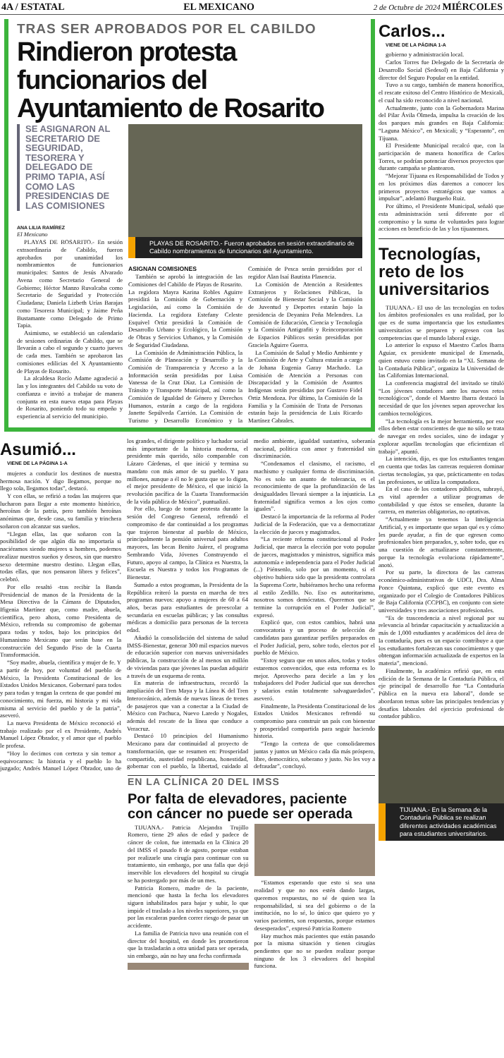4A / ESTATAL EL MEXICANO 2 de Octubre de 2024 MIÉRCOLES
TRAS SER APROBADOS POR EL CABILDO
Rindieron protesta funcionarios del Ayuntamiento de Rosarito
SE ASIGNARON AL SECRETARIO DE SEGURIDAD, TESORERA Y DELEGADO DE PRIMO TAPIA, ASÍ COMO LAS PRESIDENCIAS DE LAS COMISIONES
ANA LILIA RAMÍREZ
El Mexicano
PLAYAS DE ROSARITO.- En sesión extraordinaria de Cabildo, fueron aprobados por unanimidad los nombramientos de funcionarios municipales: Santos de Jesús Alvarado Avena como Secretario General de Gobierno; Héctor Manzo Ruvalcaba como Secretario de Seguridad y Protección Ciudadana; Daniela Lizbeth Urías Barajas como Tesorera Municipal; y Jaime Peña Bustamante como Delegado de Primo Tapia.
Asimismo, se estableció un calendario de sesiones ordinarias de Cabildo, que se llevarán a cabo el segundo y cuarto jueves de cada mes. También se aprobaron las comisiones edilicias del X Ayuntamiento de Playas de Rosarito.
La alcaldesa Rocío Adame agradeció a las y los integrantes del Cabildo su voto de confianza e invitó a trabajar de manera conjunta en esta nueva etapa para Playas de Rosarito, poniendo todo su empeño y experiencia al servicio del municipio.
PLAYAS DE ROSARITO.- Fueron aprobados en sesión extraordinario de Cabildo nombramientos de funcionarios del Ayuntamiento.
ASIGNAN COMISIONES
También se aprobó la integración de las Comisiones del Cabildo de Playas de Rosarito. La regidora Mayra Karina Robles Aguirre presidirá la Comisión de Gobernación y Legislación, así como la Comisión de Hacienda. La regidora Estefany Celeste Esquivel Ortiz presidirá la Comisión de Desarrollo Urbano y Ecológico, la Comisión de Obras y Servicios Urbanos, y la Comisión de Seguridad Ciudadana.
La Comisión de Administración Pública, la Comisión de Planeación y Desarrollo y la Comisión de Transparencia y Acceso a la Información serán presididas por Luisa Vanessa de la Cruz Díaz. La Comisión de Tránsito y Transporte Municipal, así como la Comisión de Igualdad de Género y Derechos Humanos, estarán a cargo de la regidora Janette Sepúlveda Carrión. La Comisión de Turismo y Desarrollo Económico y la Comisión de Pesca serán presididas por el regidor Alan Isaí Bautista Plasencia.
La Comisión de Atención a Residentes Extranjeros y Relaciones Públicas, la Comisión de Bienestar Social y la Comisión de Juventud y Deportes estarán bajo la presidencia de Deyanira Peña Melendres. La Comisión de Educación, Ciencia y Tecnología y la Comisión Antigrafiti y Reincorporación de Espacios Públicos serán presididas por Graciela Aguirre Guerra.
La Comisión de Salud y Medio Ambiente y la Comisión de Arte y Cultura estarán a cargo de Johana Eugenia Garay Machado. La Comisión de Atención a Personas con Discapacidad y la Comisión de Asuntos Indígenas serán presididas por Gustavo Fidel Ortiz Mendoza. Por último, la Comisión de la Familia y la Comisión de Trata de Personas estarán bajo la presidencia de Luis Ricardo Martínez Cabrales.
Asumió...
VIENE DE LA PÁGINA 1-A
mujeres a conducir los destinos de nuestra hermosa nación. Y digo llegamos, porque no llego sola, llegamos todas”, destacó.
Y con ellas, se refirió a todas las mujeres que lucharon para llegar a este momento histórico, heroínas de la patria, pero también heroínas anónimas que, desde casa, su familia y trinchera soñaron con alcanzar sus sueños.
“Llegan ellas, las que soñaron con la posibilidad de que algún día no importaría si naciéramos siendo mujeres u hombres, podemos realizar nuestros sueños y deseos, sin que nuestro sexo determine nuestro destino. Llegan ellas, todas ellas, que nos pensaron libres y felices”, celebró.
Por ello resaltó -tras recibir la Banda Presidencial de manos de la Presidenta de la Mesa Directiva de la Cámara de Diputados, Ifigenia Martínez que, como madre, abuela, científica, pero ahora, como Presidenta de México, refrenda su compromiso de gobernar para todas y todos, bajo los principios del Humanismo Mexicano que serán base en la construcción del Segundo Piso de la Cuarta Transformación.
“Soy madre, abuela, científica y mujer de fe. Y a partir de hoy, por voluntad del pueblo de México, la Presidenta Constitucional de los Estados Unidos Mexicanos. Gobernaré para todos y para todas y tengan la certeza de que pondré mi conocimiento, mi fuerza, mi historia y mi vida misma al servicio del pueblo y de la patria”, aseveró.
La nueva Presidenta de México reconoció el trabajo realizado por el ex Presidente, Andrés Manuel López Obrador, y el amor que el pueblo le profesa.
“Hoy lo decimos con certeza y sin temor a equivocarnos: la historia y el pueblo lo ha juzgado; Andrés Manuel López Obrador, uno de los grandes, el dirigente político y luchador social más importante de la historia moderna, el presidente más querido, sólo comparable con Lázaro Cárdenas, el que inició y termina su mandato con más amor de su pueblo. Y para millones, aunque a él no le gusta que se lo digan, el mejor presidente de México, el que inició la revolución pacífica de la Cuarta Transformación de la vida pública de México”, puntualizó.
Por ello, luego de tomar protesta durante la sesión del Congreso General, refrendó el compromiso de dar continuidad a los programas que trajeron bienestar al pueblo de México, principalmente la pensión universal para adultos mayores, las becas Benito Juárez, el programa Sembrando Vida, Jóvenes Construyendo el Futuro, apoyo al campo, la Clínica es Nuestra, la Escuela es Nuestra y todos los Programas de Bienestar.
Sumado a estos programas, la Presidenta de la República reiteró la puesta en marcha de tres programas nuevos: apoyo a mujeres de 60 a 64 años, becas para estudiantes de preescolar a secundaria en escuelas públicas; y las consultas médicas a domicilio para personas de la tercera edad.
Añadió la consolidación del sistema de salud IMSS-Bienestar, generar 300 mil espacios nuevos de educación superior con nuevas universidades públicas, la construcción de al menos un millón de viviendas para que jóvenes las puedan adquirir a través de un esquema de renta.
En materia de infraestructura, recordó la ampliación del Tren Maya y la Línea K del Tren Interoceánico, además de nuevas líneas de trenes de pasajeros que van a conectar a la Ciudad de México con Pachuca, Nuevo Laredo y Nogales, además del rescate de la línea que conduce a Veracruz.
Destacó 10 principios del Humanismo Mexicano para dar continuidad al proyecto de transformación, que se resumen en: Prosperidad compartida, austeridad republicana, honestidad, gobernar con el pueblo, la libertad, cuidado al medio ambiente, igualdad sustantiva, soberanía nacional, política con amor y fraternidad sin discriminación.
“Condenamos el clasismo, el racismo, el machismo y cualquier forma de discriminación. No es solo un asunto de tolerancia, es el reconocimiento de que la profundización de las desigualdades llevará siempre a la injusticia. La fraternidad significa vernos a los ojos como iguales”.
Destacó la importancia de la reforma al Poder Judicial de la Federación, que va a democratizar la elección de jueces y magistrados.
“La reciente reforma constitucional al Poder Judicial, que marca la elección por voto popular de jueces, magistrados y ministros, significa más autonomía e independencia para el Poder Judicial (...) Piénsenlo, solo por un momento, si el objetivo hubiera sido que la presidenta controlara la Suprema Corte, hubiéramos hecho una reforma al estilo Zedillo. No. Eso es autoritarismo, nosotros somos demócratas. Queremos que se termine la corrupción en el Poder Judicial”, expresó.
Explicó que, con estos cambios, habrá una convocatoria y un proceso de selección de candidatas para garantizar perfiles preparados en el Poder Judicial, pero, sobre todo, electos por el pueblo de México.
“Estoy segura que en unos años, todas y todos estaremos convencidos, que esta reforma es lo mejor. Aprovecho para decirle a las y los trabajadores del Poder Judicial que sus derechos y salarios están totalmente salvaguardados”, aseveró.
Finalmente, la Presidenta Constitucional de los Estados Unidos Mexicanos refrendó su compromiso para construir un país con bienestar y prosperidad compartida para seguir haciendo historia.
“Tengo la certeza de que consolidaremos juntas y juntos un México cada día más próspero, libre, democrático, soberano y justo. No les voy a defraudar”, concluyó.
EN LA CLÍNICA 20 DEL IMSS
Por falta de elevadores, paciente con cáncer no puede ser operada
TIJUANA.- Patricia Alejandra Trujillo Romero, tiene 29 años de edad y padece de cáncer de colon, fue internada en la Clínica 20 del IMSS el pasado 8 de agosto, porque estaban por realizarle una cirugía para continuar con su tratamiento, sin embargo, por una falla que dejó inservible los elevadores del hospital su cirugía se ha postergado por más de un mes.
Patricia Romero, madre de la paciente, mencionó que hasta la fecha los elevadores siguen inhabilitados para bajar y subir, lo que impide el traslado a los niveles superiores, ya que por las escaleras pueden correr riesgo de pasar un accidente.
La familia de Patricia tuvo una reunión con el director del hospital, en donde les prometieron que la trasladarán a otra unidad para ser operada, sin embargo, aún no hay una fecha confirmada
“Estamos esperando que esto si sea una realidad y que no nos estén dando largas, queremos respuestas, no sé de quien sea la responsabilidad, si sea del gobierno o de la institución, no lo sé, lo único que quiero yo y varios pacientes, son respuestas, porque estamos desesperados”, expresó Patricia Romero
Hay muchos más pacientes que están pasando por la misma situación y tienen cirugías pendientes que no se pueden realizar porque ninguno de los 3 elevadores del hospital funciona.
Carlos...
VIENE DE LA PÁGINA 1-A
gobierno y administración local.
Carlos Torres fue Delegado de la Secretaría de Desarrollo Social (Sedesol) en Baja California y director del Seguro Popular en la entidad.
Tuvo a su cargo, también de manera honorífica, el rescate exitoso del Centro Histórico de Mexicali, el cual ha sido reconocido a nivel nacional.
Actualmente, junto con la Gobernadora Marina del Pilar Ávila Olmeda, impulsa la creación de los dos parques más grandes en Baja California: “Laguna México”, en Mexicali; y “Esperanto”, en Tijuana.
El Presidente Municipal recalcó que, con la participación de manera honorífica de Carlos Torres, se podrían potenciar diversos proyectos que durante campaña se plantearon.
“Mejorar Tijuana es Responsabilidad de Todos y en los próximos días daremos a conocer los primeros proyectos estratégicos que vamos a impulsar”, adelantó Burgueño Ruiz.
Por último, el Presidente Municipal, señaló que esta administración será diferente por el compromiso y la suma de voluntades para lograr acciones en beneficio de las y los tijuanenses.
Tecnologías, reto de los universitarios
TIJUANA.- El uso de las tecnologías en todos los ámbitos profesionales es una realidad, por lo que es de suma importancia que los estudiantes universitarios se preparen y egresen con las competencias que el mundo laboral exige.
Lo anterior lo expuso el Maestro Carlos Ibarra Aguiar, ex presidente municipal de Ensenada, quien estuvo como invitado en la “XL Semana de la Contaduría Pública”, organiza la Universidad de las Californias Internacional.
La conferencia magistral del invitado se tituló “Los jóvenes contadores ante los nuevos retos tecnológicos”, donde el Maestro Ibarra destacó la necesidad de que los jóvenes sepan aprovechar los cambios tecnológicos.
“La tecnología es la mejor herramienta, por eso ellos deben estar conscientes de que no sólo se trata de navegar en redes sociales, sino de indagar y explorar aquellas tecnologías que eficientizan el trabajo”, apuntó.
La intención, dijo, es que los estudiantes tengan en cuenta que todas las carreras requieren dominar ciertas tecnologías, ya que, prácticamente en todas las profesiones, se utiliza la computadora.
En el caso de los contadores públicos, subrayó, es vital aprender a utilizar programas de contabilidad y que éstos se enseñen, durante la carrera, en materias obligatorias, no optativas.
“Actualmente ya tenemos la Inteligencia Artificial, y es importante que sepan qué es y cómo les puede ayudar, a fin de que egresen como profesionales bien preparados, y, sobre todo, que es una cuestión de actualizarse constantemente, porque la tecnología evoluciona rápidamente”, anotó.
Por su parte, la directora de las carreras económico-administrativas de UDCI, Dra. Alma Ponce Quintana, explicó que este evento es organizado por el Colegio de Contadores Públicos de Baja California (CCPBC), en conjunto con siete universidades y tres asociaciones profesionales.
“Es de trascendencia a nivel regional por su relevancia al brindar capacitación y actualización a más de 1,000 estudiantes y académicos del área de la contaduría, pues es un espacio contribuye a que los estudiantes fortalezcan sus conocimientos y que obtengan información actualizada de expertos en la materia”, mencionó.
Finalmente, la académica refirió que, en esta edición de la Semana de la Contaduría Pública, el eje principal de desarrollo fue “La Contaduría Pública en la nueva era laboral”, donde se abordaron temas sobre las principales tendencias y desafíos laborales del ejercicio profesional de contador público.
TIJUANA.- En la Semana de la Contaduría Pública se realizan diferentes actividades académicas para estudiantes universitarios.